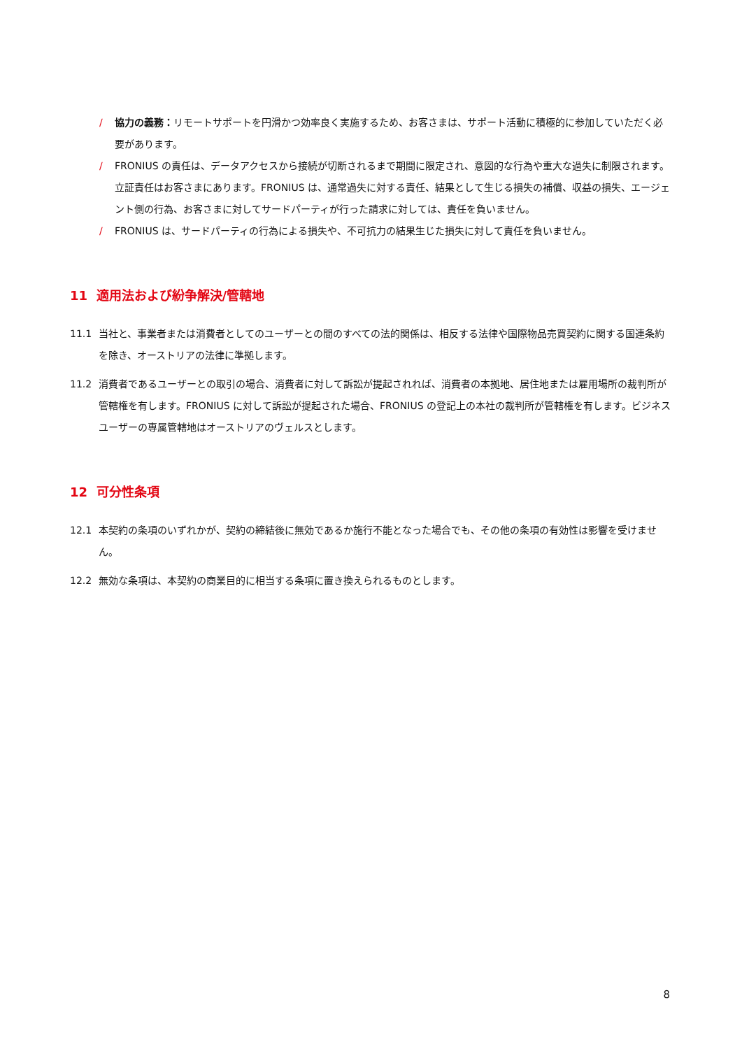/ 協力の義務：リモートサポートを円滑かつ効率良く実施するため、お客さまは、サポート活動に積極的に参加していただく必要があります。
/ FRONIUS の責任は、データアクセスから接続が切断されるまで期間に限定され、意図的な行為や重大な過失に制限されます。立証責任はお客さまにあります。FRONIUS は、通常過失に対する責任、結果として生じる損失の補償、収益の損失、エージェント側の行為、お客さまに対してサードパーティが行った請求に対しては、責任を負いません。
/ FRONIUS は、サードパーティの行為による損失や、不可抗力の結果生じた損失に対して責任を負いません。
11 適用法および紛争解決/管轄地
11.1 当社と、事業者または消費者としてのユーザーとの間のすべての法的関係は、相反する法律や国際物品売買契約に関する国連条約を除き、オーストリアの法律に準拠します。
11.2 消費者であるユーザーとの取引の場合、消費者に対して訴訟が提起されれば、消費者の本拠地、居住地または雇用場所の裁判所が管轄権を有します。FRONIUS に対して訴訟が提起された場合、FRONIUS の登記上の本社の裁判所が管轄権を有します。ビジネスユーザーの専属管轄地はオーストリアのヴェルスとします。
12 可分性条項
12.1 本契約の条項のいずれかが、契約の締結後に無効であるか施行不能となった場合でも、その他の条項の有効性は影響を受けません。
12.2 無効な条項は、本契約の商業目的に相当する条項に置き換えられるものとします。
8